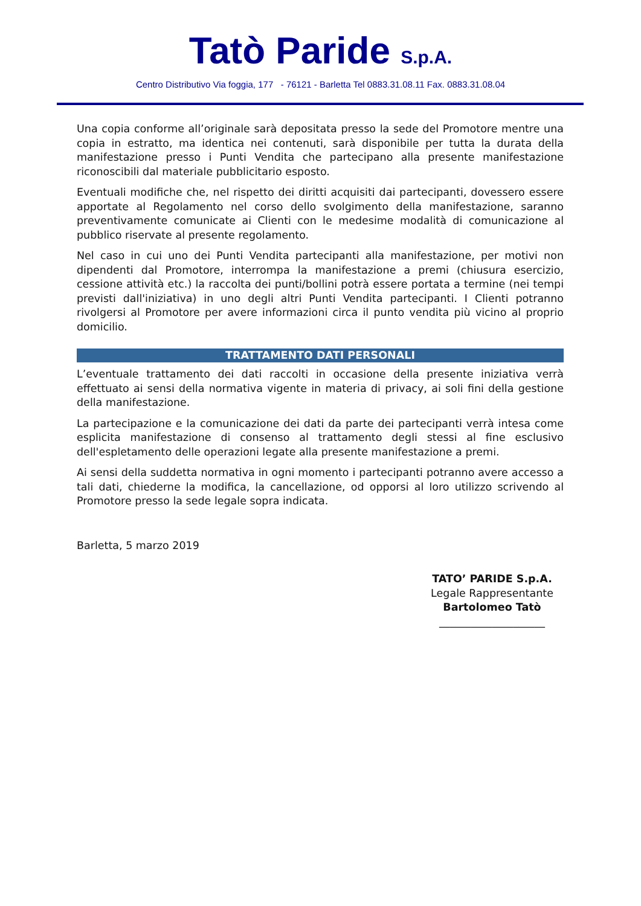Tatò Paride S.p.A.
Centro Distributivo Via foggia, 177 - 76121 - Barletta Tel 0883.31.08.11 Fax. 0883.31.08.04
Una copia conforme all’originale sarà depositata presso la sede del Promotore mentre una copia in estratto, ma identica nei contenuti, sarà disponibile per tutta la durata della manifestazione presso i Punti Vendita che partecipano alla presente manifestazione riconoscibili dal materiale pubblicitario esposto.
Eventuali modifiche che, nel rispetto dei diritti acquisiti dai partecipanti, dovessero essere apportate al Regolamento nel corso dello svolgimento della manifestazione, saranno preventivamente comunicate ai Clienti con le medesime modalità di comunicazione al pubblico riservate al presente regolamento.
Nel caso in cui uno dei Punti Vendita partecipanti alla manifestazione, per motivi non dipendenti dal Promotore, interrompa la manifestazione a premi (chiusura esercizio, cessione attività etc.) la raccolta dei punti/bollini potrà essere portata a termine (nei tempi previsti dall'iniziativa) in uno degli altri Punti Vendita partecipanti. I Clienti potranno rivolgersi al Promotore per avere informazioni circa il punto vendita più vicino al proprio domicilio.
TRATTAMENTO DATI PERSONALI
L’eventuale trattamento dei dati raccolti in occasione della presente iniziativa verrà effettuato ai sensi della normativa vigente in materia di privacy, ai soli fini della gestione della manifestazione.
La partecipazione e la comunicazione dei dati da parte dei partecipanti verrà intesa come esplicita manifestazione di consenso al trattamento degli stessi al fine esclusivo dell'espletamento delle operazioni legate alla presente manifestazione a premi.
Ai sensi della suddetta normativa in ogni momento i partecipanti potranno avere accesso a tali dati, chiederne la modifica, la cancellazione, od opporsi al loro utilizzo scrivendo al Promotore presso la sede legale sopra indicata.
Barletta, 5 marzo 2019
TATO’ PARIDE S.p.A.
Legale Rappresentante
Bartolomeo Tatò
____________________